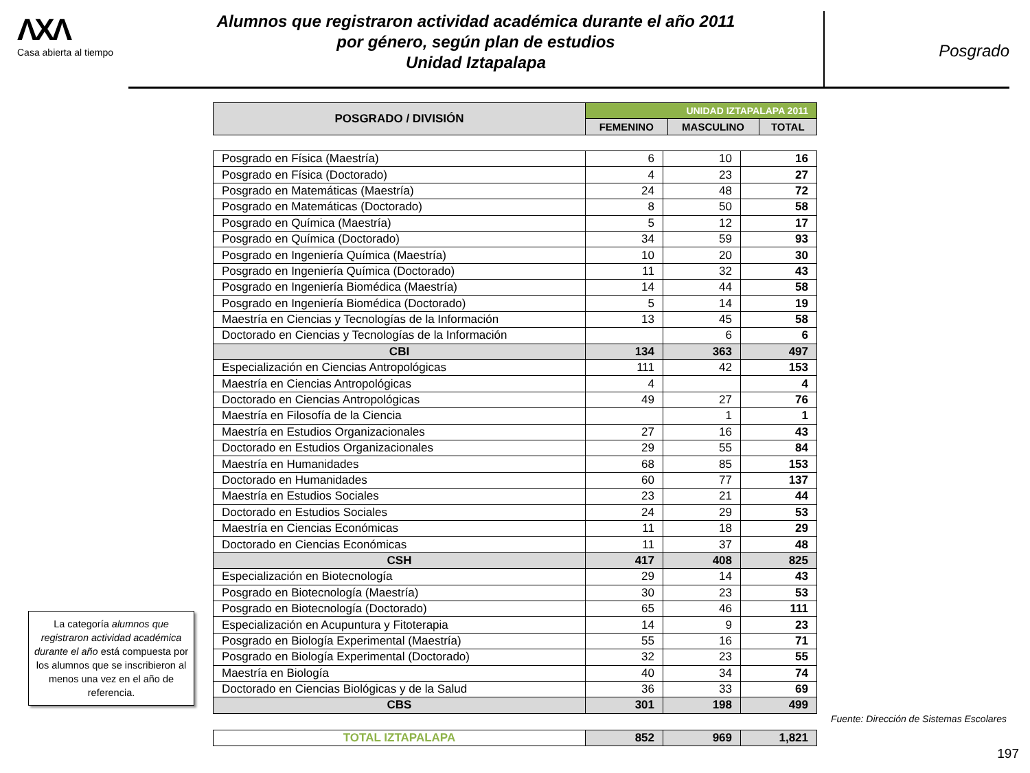ΛXΛ
Casa abierta al tiempo
Alumnos que registraron actividad académica durante el año 2011
por género, según plan de estudios
Unidad Iztapalapa
Posgrado
| POSGRADO / DIVISIÓN | UNIDAD IZTAPALAPA 2011 | | |
| --- | --- | --- | --- |
| | FEMENINO | MASCULINO | TOTAL |
| Posgrado en Física (Maestría) | 6 | 10 | 16 |
| Posgrado en Física (Doctorado) | 4 | 23 | 27 |
| Posgrado en Matemáticas (Maestría) | 24 | 48 | 72 |
| Posgrado en Matemáticas (Doctorado) | 8 | 50 | 58 |
| Posgrado en Química (Maestría) | 5 | 12 | 17 |
| Posgrado en Química (Doctorado) | 34 | 59 | 93 |
| Posgrado en Ingeniería Química (Maestría) | 10 | 20 | 30 |
| Posgrado en Ingeniería Química (Doctorado) | 11 | 32 | 43 |
| Posgrado en Ingeniería Biomédica (Maestría) | 14 | 44 | 58 |
| Posgrado en Ingeniería Biomédica (Doctorado) | 5 | 14 | 19 |
| Maestría en Ciencias y Tecnologías de la Información | 13 | 45 | 58 |
| Doctorado en Ciencias y Tecnologías de la Información | | 6 | 6 |
| CBI | 134 | 363 | 497 |
| Especialización en Ciencias Antropológicas | 111 | 42 | 153 |
| Maestría en Ciencias Antropológicas | 4 | | 4 |
| Doctorado en Ciencias Antropológicas | 49 | 27 | 76 |
| Maestría en Filosofía de la Ciencia | | 1 | 1 |
| Maestría en Estudios Organizacionales | 27 | 16 | 43 |
| Doctorado en Estudios Organizacionales | 29 | 55 | 84 |
| Maestría en Humanidades | 68 | 85 | 153 |
| Doctorado en Humanidades | 60 | 77 | 137 |
| Maestría en Estudios Sociales | 23 | 21 | 44 |
| Doctorado en Estudios Sociales | 24 | 29 | 53 |
| Maestría en Ciencias Económicas | 11 | 18 | 29 |
| Doctorado en Ciencias Económicas | 11 | 37 | 48 |
| CSH | 417 | 408 | 825 |
| Especialización en Biotecnología | 29 | 14 | 43 |
| Posgrado en Biotecnología (Maestría) | 30 | 23 | 53 |
| Posgrado en Biotecnología (Doctorado) | 65 | 46 | 111 |
| Especialización en Acupuntura y Fitoterapia | 14 | 9 | 23 |
| Posgrado en Biología Experimental (Maestría) | 55 | 16 | 71 |
| Posgrado en Biología Experimental (Doctorado) | 32 | 23 | 55 |
| Maestría en Biología | 40 | 34 | 74 |
| Doctorado en Ciencias Biológicas y de la Salud | 36 | 33 | 69 |
| CBS | 301 | 198 | 499 |
| TOTAL IZTAPALAPA | 852 | 969 | 1,821 |
La categoría alumnos que registraron actividad académica durante el año está compuesta por los alumnos que se inscribieron al menos una vez en el año de referencia.
Fuente: Dirección de Sistemas Escolares
197